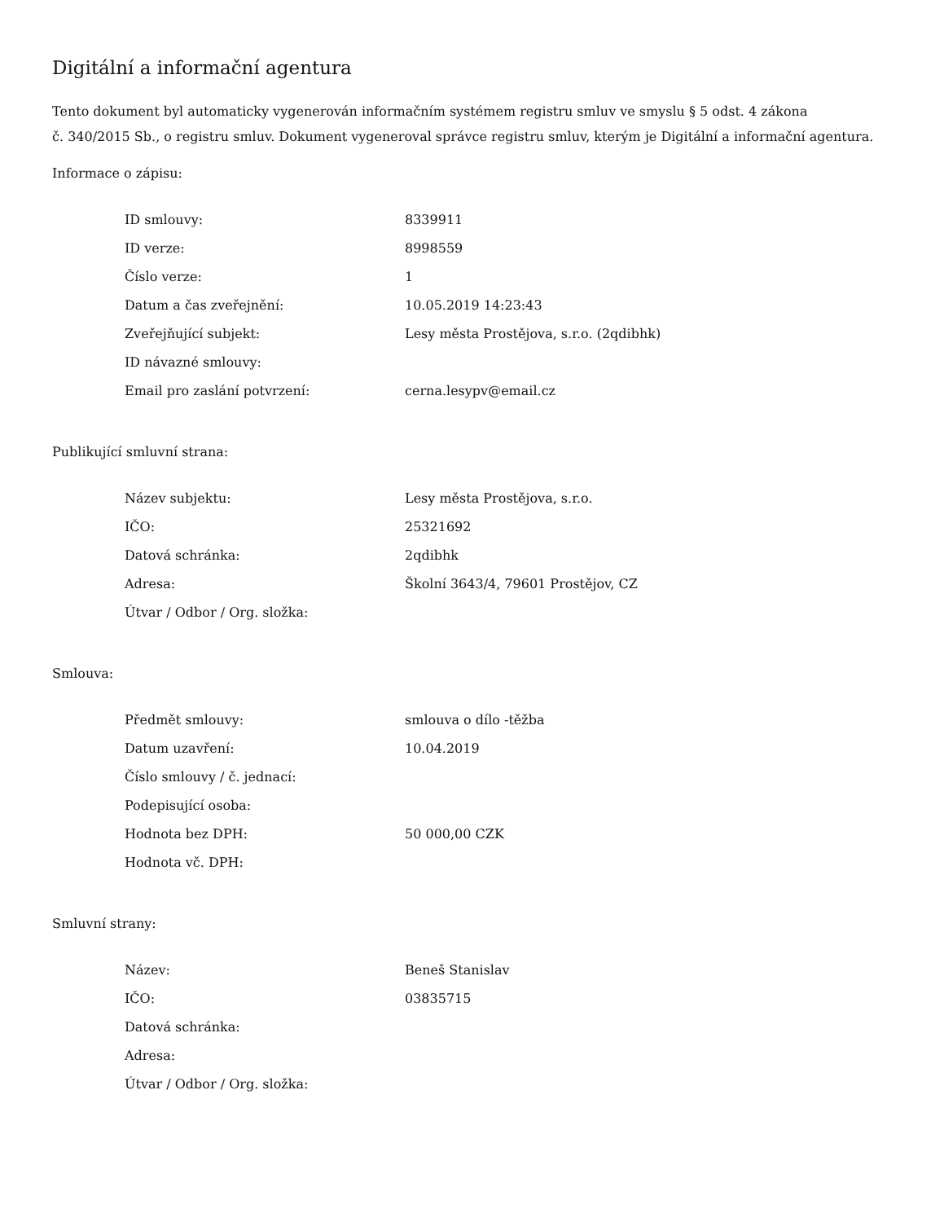Digitální a informační agentura
Tento dokument byl automaticky vygenerován informačním systémem registru smluv ve smyslu § 5 odst. 4 zákona
č. 340/2015 Sb., o registru smluv. Dokument vygeneroval správce registru smluv, kterým je Digitální a informační agentura.
Informace o zápisu:
| ID smlouvy: | 8339911 |
| ID verze: | 8998559 |
| Číslo verze: | 1 |
| Datum a čas zveřejnění: | 10.05.2019 14:23:43 |
| Zveřejňující subjekt: | Lesy města Prostějova, s.r.o. (2qdibhk) |
| ID návazné smlouvy: | |
| Email pro zaslání potvrzení: | cerna.lesypv@email.cz |
Publikující smluvní strana:
| Název subjektu: | Lesy města Prostějova, s.r.o. |
| IČO: | 25321692 |
| Datová schránka: | 2qdibhk |
| Adresa: | Školní 3643/4, 79601 Prostějov, CZ |
| Útvar / Odbor / Org. složka: | |
Smlouva:
| Předmět smlouvy: | smlouva o dílo -těžba |
| Datum uzavření: | 10.04.2019 |
| Číslo smlouvy / č. jednací: | |
| Podepisující osoba: | |
| Hodnota bez DPH: | 50 000,00 CZK |
| Hodnota vč. DPH: | |
Smluvní strany:
| Název: | Beneš Stanislav |
| IČO: | 03835715 |
| Datová schránka: | |
| Adresa: | |
| Útvar / Odbor / Org. složka: | |